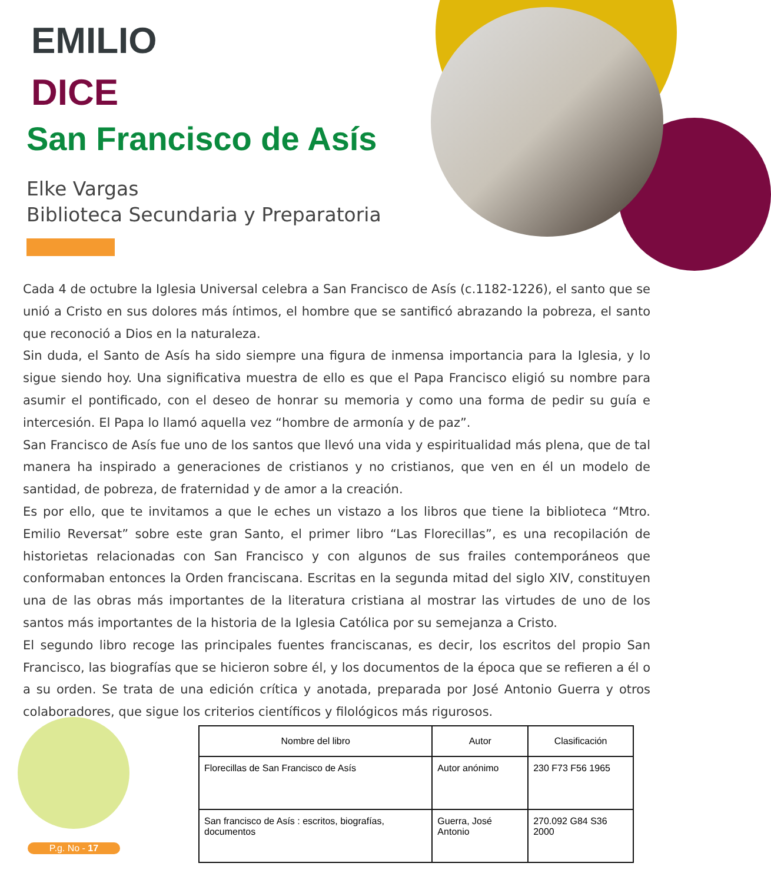EMILIO
DICE
San Francisco de Asís
Elke Vargas
Biblioteca Secundaria y Preparatoria
Cada 4 de octubre la Iglesia Universal celebra a San Francisco de Asís (c.1182-1226), el santo que se unió a Cristo en sus dolores más íntimos, el hombre que se santificó abrazando la pobreza, el santo que reconoció a Dios en la naturaleza.
Sin duda, el Santo de Asís ha sido siempre una figura de inmensa importancia para la Iglesia, y lo sigue siendo hoy. Una significativa muestra de ello es que el Papa Francisco eligió su nombre para asumir el pontificado, con el deseo de honrar su memoria y como una forma de pedir su guía e intercesión. El Papa lo llamó aquella vez “hombre de armonía y de paz”.
San Francisco de Asís fue uno de los santos que llevó una vida y espiritualidad más plena, que de tal manera ha inspirado a generaciones de cristianos y no cristianos, que ven en él un modelo de santidad, de pobreza, de fraternidad y de amor a la creación.
Es por ello, que te invitamos a que le eches un vistazo a los libros que tiene la biblioteca “Mtro. Emilio Reversat” sobre este gran Santo, el primer libro “Las Florecillas”, es una recopilación de historietas relacionadas con San Francisco y con algunos de sus frailes contemporáneos que conformaban entonces la Orden franciscana. Escritas en la segunda mitad del siglo XIV, constituyen una de las obras más importantes de la literatura cristiana al mostrar las virtudes de uno de los santos más importantes de la historia de la Iglesia Católica por su semejanza a Cristo.
El segundo libro recoge las principales fuentes franciscanas, es decir, los escritos del propio San Francisco, las biografías que se hicieron sobre él, y los documentos de la época que se refieren a él o a su orden. Se trata de una edición crítica y anotada, preparada por José Antonio Guerra y otros colaboradores, que sigue los criterios científicos y filológicos más rigurosos.
| Nombre del libro | Autor | Clasificación |
| --- | --- | --- |
| Florecillas de San Francisco de Asís | Autor anónimo | 230 F73 F56 1965 |
| San francisco de Asís : escritos, biografías, documentos | Guerra, José Antonio | 270.092 G84 S36 2000 |
P.g. No - 17